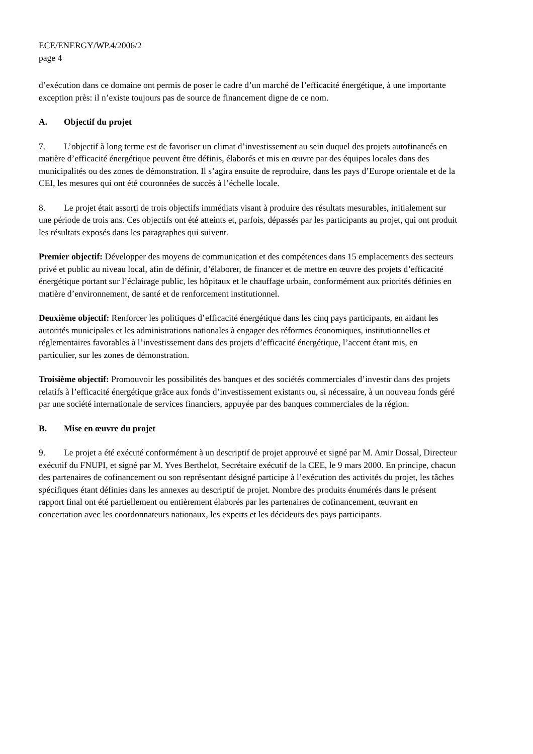ECE/ENERGY/WP.4/2006/2
page 4
d’exécution dans ce domaine ont permis de poser le cadre d’un marché de l’efficacité énergétique, à une importante exception près: il n’existe toujours pas de source de financement digne de ce nom.
A. Objectif du projet
7. L’objectif à long terme est de favoriser un climat d’investissement au sein duquel des projets autofinancés en matière d’efficacité énergétique peuvent être définis, élaborés et mis en œuvre par des équipes locales dans des municipalités ou des zones de démonstration. Il s’agira ensuite de reproduire, dans les pays d’Europe orientale et de la CEI, les mesures qui ont été couronnées de succès à l’échelle locale.
8. Le projet était assorti de trois objectifs immédiats visant à produire des résultats mesurables, initialement sur une période de trois ans. Ces objectifs ont été atteints et, parfois, dépassés par les participants au projet, qui ont produit les résultats exposés dans les paragraphes qui suivent.
Premier objectif: Développer des moyens de communication et des compétences dans 15 emplacements des secteurs privé et public au niveau local, afin de définir, d’élaborer, de financer et de mettre en œuvre des projets d’efficacité énergétique portant sur l’éclairage public, les hôpitaux et le chauffage urbain, conformément aux priorités définies en matière d’environnement, de santé et de renforcement institutionnel.
Deuxième objectif: Renforcer les politiques d’efficacité énergétique dans les cinq pays participants, en aidant les autorités municipales et les administrations nationales à engager des réformes économiques, institutionnelles et réglementaires favorables à l’investissement dans des projets d’efficacité énergétique, l’accent étant mis, en particulier, sur les zones de démonstration.
Troisième objectif: Promouvoir les possibilités des banques et des sociétés commerciales d’investir dans des projets relatifs à l’efficacité énergétique grâce aux fonds d’investissement existants ou, si nécessaire, à un nouveau fonds géré par une société internationale de services financiers, appuyée par des banques commerciales de la région.
B. Mise en œuvre du projet
9. Le projet a été exécuté conformément à un descriptif de projet approuvé et signé par M. Amir Dossal, Directeur exécutif du FNUPI, et signé par M. Yves Berthelot, Secrétaire exécutif de la CEE, le 9 mars 2000. En principe, chacun des partenaires de cofinancement ou son représentant désigné participe à l’exécution des activités du projet, les tâches spécifiques étant définies dans les annexes au descriptif de projet. Nombre des produits énumérés dans le présent rapport final ont été partiellement ou entièrement élaborés par les partenaires de cofinancement, œuvrant en concertation avec les coordonnateurs nationaux, les experts et les décideurs des pays participants.